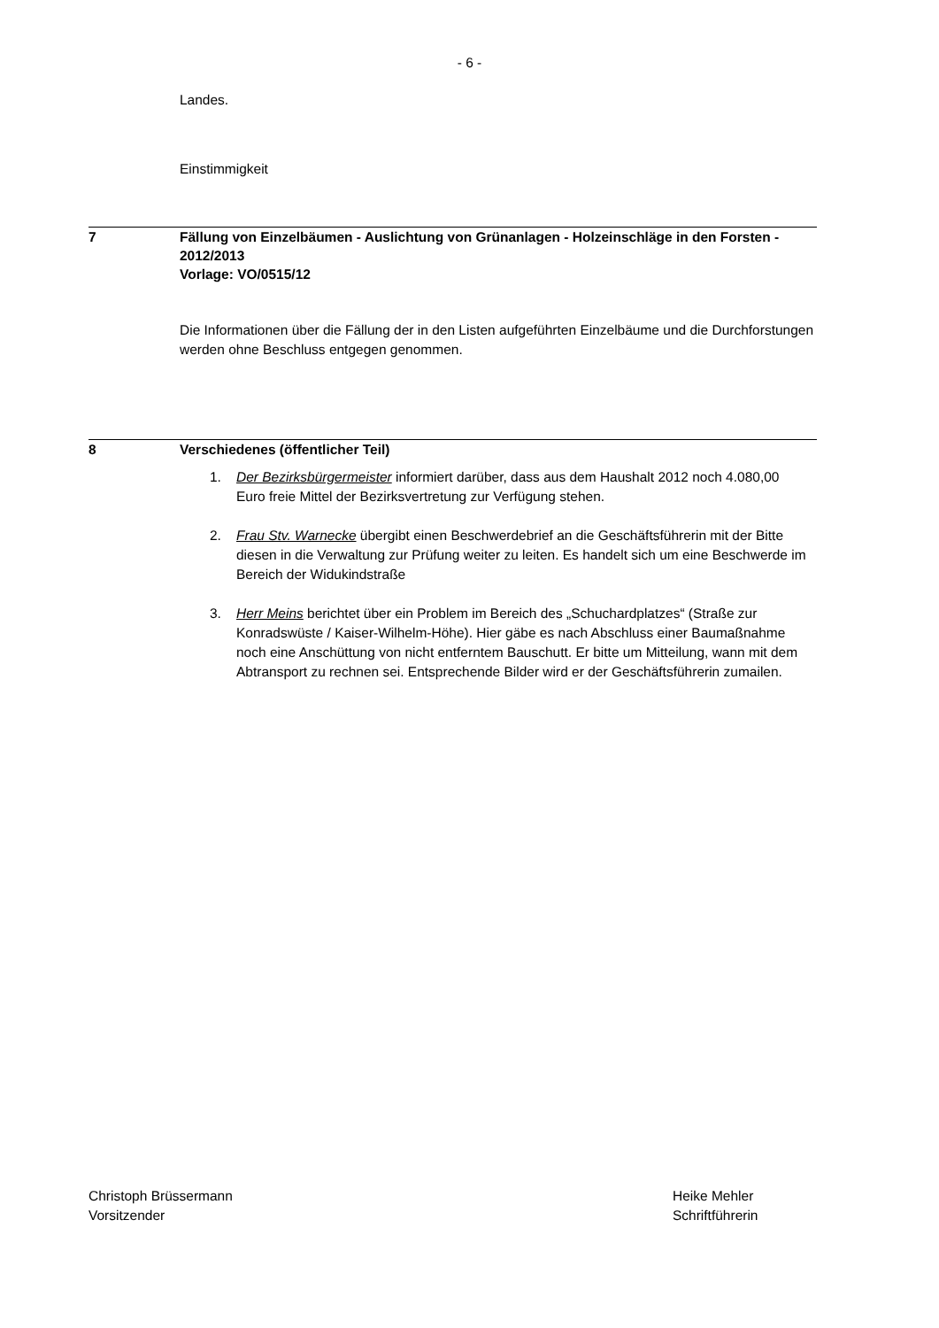- 6 -
Landes.
Einstimmigkeit
7 Fällung von Einzelbäumen - Auslichtung von Grünanlagen - Holzeinschläge in den Forsten - 2012/2013
Vorlage: VO/0515/12
Die Informationen über die Fällung der in den Listen aufgeführten Einzelbäume und die Durchforstungen werden ohne Beschluss entgegen genommen.
8 Verschiedenes (öffentlicher Teil)
1. Der Bezirksbürgermeister informiert darüber, dass aus dem Haushalt 2012 noch 4.080,00 Euro freie Mittel der Bezirksvertretung zur Verfügung stehen.
2. Frau Stv. Warnecke übergibt einen Beschwerdebrief an die Geschäftsführerin mit der Bitte diesen in die Verwaltung zur Prüfung weiter zu leiten. Es handelt sich um eine Beschwerde im Bereich der Widukindstraße
3. Herr Meins berichtet über ein Problem im Bereich des „Schuchardplatzes“ (Straße zur Konradswüste / Kaiser-Wilhelm-Höhe). Hier gäbe es nach Abschluss einer Baumaßnahme noch eine Anschüttung von nicht entferntem Bauschutt. Er bitte um Mitteilung, wann mit dem Abtransport zu rechnen sei. Entsprechende Bilder wird er der Geschäftsführerin zumailen.
Christoph Brüssermann
Vorsitzender
Heike Mehler
Schriftführerin